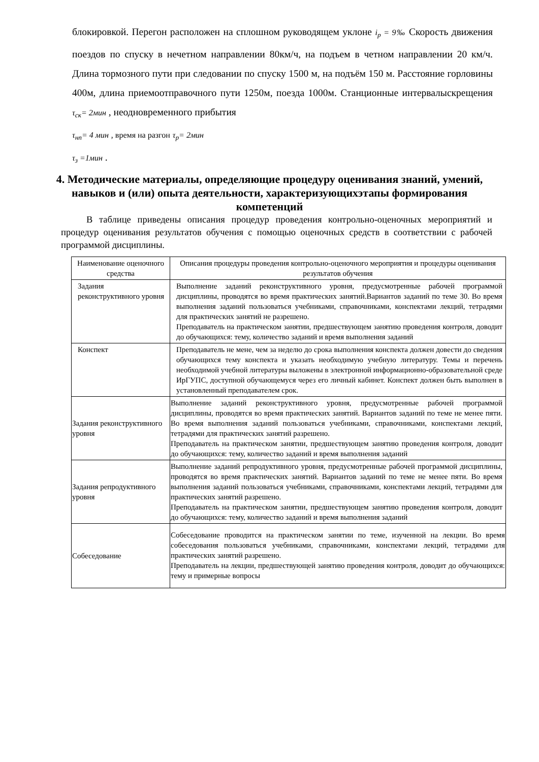блокировкой. Перегон расположен на сплошном руководящем уклоне i<sub>p</sub> = 9‰ Скорость движения поездов по спуску в нечетном направлении 80км/ч, на подъем в четном направлении 20 км/ч. Длина тормозного пути при следовании по спуску 1500 м, на подъём 150 м. Расстояние горловины 400м, длина приемоотправочного пути 1250м, поезда 1000м. Станционные интервалыскрещения τ<sub>ск</sub>= 2мин , неодновременного прибытия
τ<sub>нп</sub>= 4 мин , время на разгон τ<sub>p</sub>= 2мин
τ<sub>з</sub> =1мин .
4. Методические материалы, определяющие процедуру оценивания знаний, умений, навыков и (или) опыта деятельности, характеризующихэтапы формирования компетенций
В таблице приведены описания процедур проведения контрольно-оценочных мероприятий и процедур оценивания результатов обучения с помощью оценочных средств в соответствии с рабочей программой дисциплины.
| Наименование оценочного средства | Описания процедуры проведения контрольно-оценочного мероприятия и процедуры оценивания результатов обучения |
| Задания реконструктивного уровня | Выполнение заданий реконструктивного уровня, предусмотренные рабочей программой дисциплины, проводятся во время практических занятий.Вариантов заданий по теме 30. Во время выполнения заданий пользоваться учебниками, справочниками, конспектами лекций, тетрадями для практических занятий не разрешено. Преподаватель на практическом занятии, предшествующем занятию проведения контроля, доводит до обучающихся: тему, количество заданий и время выполнения заданий |
| Конспект | Преподаватель не мене, чем за неделю до срока выполнения конспекта должен довести до сведения обучающихся тему конспекта и указать необходимую учебную литературу. Темы и перечень необходимой учебной литературы выложены в электронной информационно-образовательной среде ИрГУПС, доступной обучающемуся через его личный кабинет. Конспект должен быть выполнен в установленный преподавателем срок. |
| Задания реконструктивного уровня | Выполнение заданий реконструктивного уровня, предусмотренные рабочей программой дисциплины, проводятся во время практических занятий. Вариантов заданий по теме не менее пяти. Во время выполнения заданий пользоваться учебниками, справочниками, конспектами лекций, тетрадями для практических занятий разрешено. Преподаватель на практическом занятии, предшествующем занятию проведения контроля, доводит до обучающихся: тему, количество заданий и время выполнения заданий |
| Задания репродуктивного уровня | Выполнение заданий репродуктивного уровня, предусмотренные рабочей программой дисциплины, проводятся во время практических занятий. Вариантов заданий по теме не менее пяти. Во время выполнения заданий пользоваться учебниками, справочниками, конспектами лекций, тетрадями для практических занятий разрешено. Преподаватель на практическом занятии, предшествующем занятию проведения контроля, доводит до обучающихся: тему, количество заданий и время выполнения заданий |
| Собеседование | Собеседование проводится на практическом занятии по теме, изученной на лекции. Во время собеседования пользоваться учебниками, справочниками, конспектами лекций, тетрадями для практических занятий разрешено. Преподаватель на лекции, предшествующей занятию проведения контроля, доводит до обучающихся: тему и примерные вопросы |